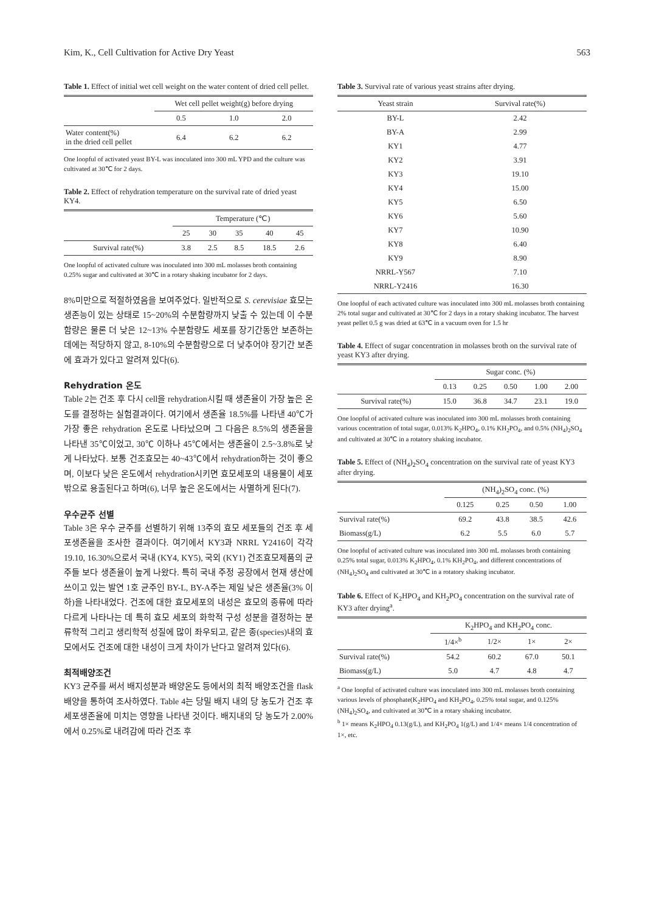Kim, K., Cell Cultivation for Active Dry Yeast 563
Table 1. Effect of initial wet cell weight on the water content of dried cell pellet.
| | Wet cell pellet weight(g) before drying | | |
| --- | --- | --- | --- |
| | 0.5 | 1.0 | 2.0 |
| Water content(%) in the dried cell pellet | 6.4 | 6.2 | 6.2 |
One loopful of activated yeast BY-L was inoculated into 300 mL YPD and the culture was cultivated at 30℃ for 2 days.
Table 2. Effect of rehydration temperature on the survival rate of dried yeast KY4.
| | Temperature (℃) | | | | |
| --- | --- | --- | --- | --- | --- |
| | 25 | 30 | 35 | 40 | 45 |
| Survival rate(%) | 3.8 | 2.5 | 8.5 | 18.5 | 2.6 |
One loopful of activated culture was inoculated into 300 mL molasses broth containing 0.25% sugar and cultivated at 30℃ in a rotary shaking incubator for 2 days.
8%미만으로 적절하였음을 보여주었다. 일반적으로 S. cerevisiae 효모는 생존능이 있는 상태로 15~20%의 수분함량까지 낮출 수 있는데 이 수분함량은 물론 더 낮은 12~13% 수분함량도 세포를 장기간동안 보존하는 데에는 적당하지 않고, 8-10%의 수분함량으로 더 낮추어야 장기간 보존에 효과가 있다고 알려져 있다(6).
Rehydration 온도
Table 2는 건조 후 다시 cell을 rehydration시킬 때 생존율이 가장 높은 온도를 결정하는 실험결과이다. 여기에서 생존율 18.5%를 나타낸 40℃가 가장 좋은 rehydration 온도로 나타났으며 그 다음은 8.5%의 생존율을 나타낸 35℃이었고, 30℃ 이하나 45℃에서는 생존율이 2.5~3.8%로 낮게 나타났다. 보통 건조효모는 40~43℃에서 rehydration하는 것이 좋으며, 이보다 낮은 온도에서 rehydration시키면 효모세포의 내용물이 세포 밖으로 용출된다고 하며(6), 너무 높은 온도에서는 사멸하게 된다(7).
우수균주 선별
Table 3은 우수 균주를 선별하기 위해 13주의 효모 세포들의 건조 후 세포생존율을 조사한 결과이다. 여기에서 KY3과 NRRL Y2416이 각각 19.10, 16.30%으로서 국내 (KY4, KY5), 국외 (KY1) 건조효모제품의 균주들 보다 생존율이 높게 나왔다. 특히 국내 주정 공장에서 현재 생산에 쓰이고 있는 발연 1호 균주인 BY-L, BY-A주는 제일 낮은 생존율(3% 이하)을 나타내었다. 건조에 대한 효모세포의 내성은 효모의 종류에 따라 다르게 나타나는 데 특히 효모 세포의 화학적 구성 성분을 결정하는 분류학적 그리고 생리학적 성질에 많이 좌우되고, 같은 종(species)내의 효모에서도 건조에 대한 내성이 크게 차이가 난다고 알려져 있다(6).
최적배양조건
KY3 균주를 써서 배지성분과 배양온도 등에서의 최적 배양조건을 flask배양을 통하여 조사하였다. Table 4는 당밀 배지 내의 당 농도가 건조 후 세포생존율에 미치는 영향을 나타낸 것이다. 배지내의 당 농도가 2.00%에서 0.25%로 내려감에 따라 건조 후
Table 3. Survival rate of various yeast strains after drying.
| Yeast strain | Survival rate(%) |
| --- | --- |
| BY-L | 2.42 |
| BY-A | 2.99 |
| KY1 | 4.77 |
| KY2 | 3.91 |
| KY3 | 19.10 |
| KY4 | 15.00 |
| KY5 | 6.50 |
| KY6 | 5.60 |
| KY7 | 10.90 |
| KY8 | 6.40 |
| KY9 | 8.90 |
| NRRL-Y567 | 7.10 |
| NRRL-Y2416 | 16.30 |
One loopful of each activated culture was inoculated into 300 mL molasses broth containing 2% total sugar and cultivated at 30℃ for 2 days in a rotary shaking incubator. The harvest yeast pellet 0.5 g was dried at 63℃ in a vacuum oven for 1.5 hr
Table 4. Effect of sugar concentration in molasses broth on the survival rate of yeast KY3 after drying.
| | Sugar conc. (%) | | | | |
| --- | --- | --- | --- | --- | --- |
| | 0.13 | 0.25 | 0.50 | 1.00 | 2.00 |
| Survival rate(%) | 15.0 | 36.8 | 34.7 | 23.1 | 19.0 |
One loopful of activated culture was inoculated into 300 mL molasses broth containing various cocentration of total sugar, 0.013% K<sub>2</sub>HPO<sub>4</sub>, 0.1% KH<sub>2</sub>PO<sub>4</sub>, and 0.5% (NH<sub>4</sub>)<sub>2</sub>SO<sub>4</sub> and cultivated at 30℃ in a rotatory shaking incubator.
Table 5. Effect of (NH<sub>4</sub>)<sub>2</sub>SO<sub>4</sub> concentration on the survival rate of yeast KY3 after drying.
| | (NH<sub>4</sub>)<sub>2</sub>SO<sub>4</sub> conc. (%) | | | |
| --- | --- | --- | --- | --- |
| | 0.125 | 0.25 | 0.50 | 1.00 |
| Survival rate(%) | 69.2 | 43.8 | 38.5 | 42.6 |
| Biomass(g/L) | 6.2 | 5.5 | 6.0 | 5.7 |
One loopful of activated culture was inoculated into 300 mL molasses broth containing 0.25% total sugar, 0.013% K<sub>2</sub>HPO<sub>4</sub>, 0.1% KH<sub>2</sub>PO<sub>4</sub>, and different concentrations of (NH<sub>4</sub>)<sub>2</sub>SO<sub>4</sub> and cultivated at 30℃ in a rotatory shaking incubator.
Table 6. Effect of K<sub>2</sub>HPO<sub>4</sub> and KH<sub>2</sub>PO<sub>4</sub> concentration on the survival rate of KY3 after drying<sup>a</sup>.
| | K<sub>2</sub>HPO<sub>4</sub> and KH<sub>2</sub>PO<sub>4</sub> conc. | | | |
| --- | --- | --- | --- | --- |
| | 1/4×<sup>b</sup> | 1/2× | 1× | 2× |
| Survival rate(%) | 54.2 | 60.2 | 67.0 | 50.1 |
| Biomass(g/L) | 5.0 | 4.7 | 4.8 | 4.7 |
<sup>a</sup> One loopful of activated culture was inoculated into 300 mL molasses broth containing various levels of phosphate(K<sub>2</sub>HPO<sub>4</sub> and KH<sub>2</sub>PO<sub>4</sub>, 0.25% total sugar, and 0.125% (NH<sub>4</sub>)<sub>2</sub>SO<sub>4</sub>, and cultivated at 30℃ in a rotary shaking incubator.
<sup>b</sup> 1× means K<sub>2</sub>HPO<sub>4</sub> 0.13(g/L), and KH<sub>2</sub>PO<sub>4</sub> 1(g/L) and 1/4× means 1/4 concentration of 1×, etc.